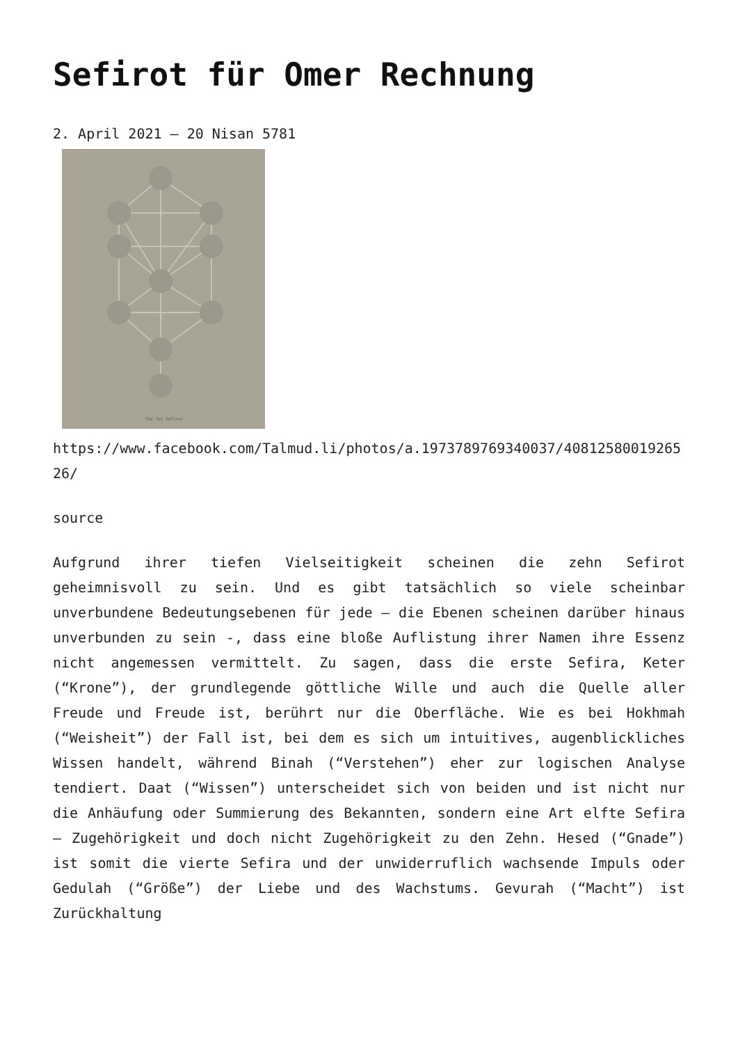Sefirot für Omer Rechnung
2. April 2021 – 20 Nisan 5781
The Ten Sefirot
https://www.facebook.com/Talmud.li/photos/a.1973789769340037/4081258001926526/
source
Aufgrund ihrer tiefen Vielseitigkeit scheinen die zehn Sefirot geheimnisvoll zu sein. Und es gibt tatsächlich so viele scheinbar unverbundene Bedeutungsebenen für jede – die Ebenen scheinen darüber hinaus unverbunden zu sein -, dass eine bloße Auflistung ihrer Namen ihre Essenz nicht angemessen vermittelt. Zu sagen, dass die erste Sefira, Keter (“Krone”), der grundlegende göttliche Wille und auch die Quelle aller Freude und Freude ist, berührt nur die Oberfläche. Wie es bei Hokhmah (“Weisheit”) der Fall ist, bei dem es sich um intuitives, augenblickliches Wissen handelt, während Binah (“Verstehen”) eher zur logischen Analyse tendiert. Daat (“Wissen”) unterscheidet sich von beiden und ist nicht nur die Anhäufung oder Summierung des Bekannten, sondern eine Art elfte Sefira – Zugehörigkeit und doch nicht Zugehörigkeit zu den Zehn. Hesed (“Gnade”) ist somit die vierte Sefira und der unwiderruflich wachsende Impuls oder Gedulah (“Größe”) der Liebe und des Wachstums. Gevurah (“Macht”) ist Zurückhaltung